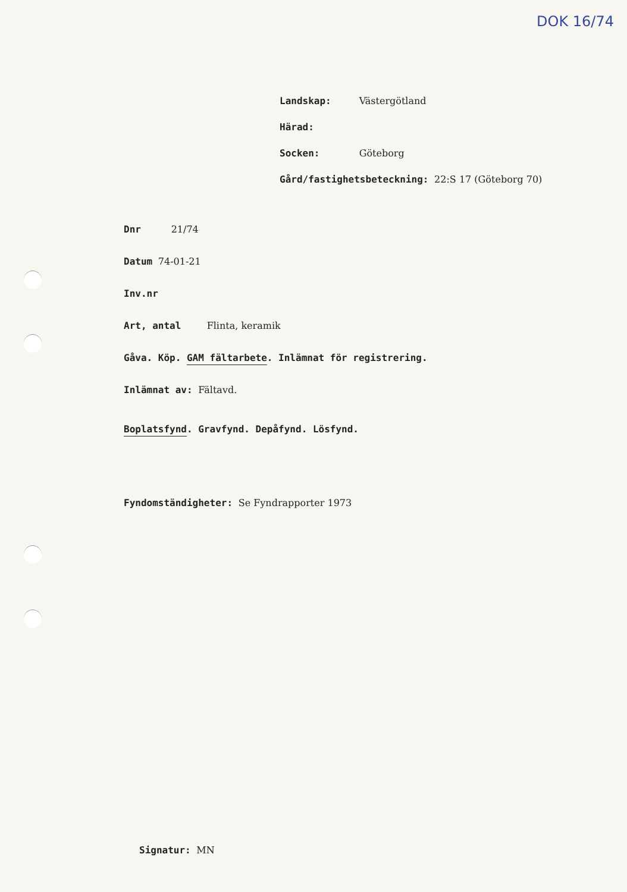DOK 16/74
Landskap: Västergötland
Härad:
Socken: Göteborg
Gård/fastighetsbeteckning: 22:S 17 (Göteborg 70)
Dnr 21/74
Datum 74-01-21
Inv.nr
Art, antal Flinta, keramik
Gåva. Köp. GAM fältarbete. Inlämnat för registrering.
Inlämnat av: Fältavd.
Boplatsfynd. Gravfynd. Depåfynd. Lösfynd.
Fyndomständigheter: Se Fyndrapporter 1973
Signatur: MN